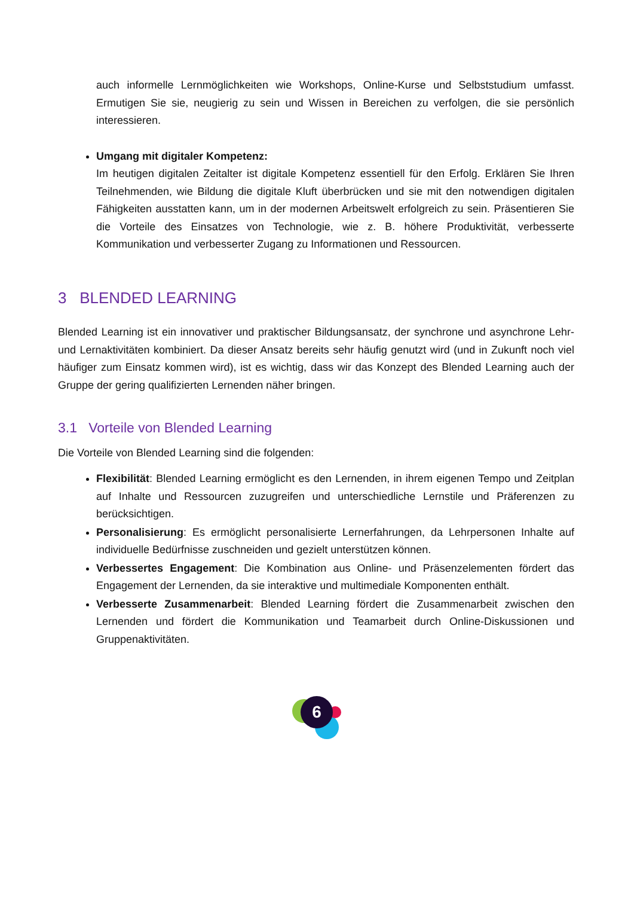auch informelle Lernmöglichkeiten wie Workshops, Online-Kurse und Selbststudium umfasst. Ermutigen Sie sie, neugierig zu sein und Wissen in Bereichen zu verfolgen, die sie persönlich interessieren.
Umgang mit digitaler Kompetenz:
Im heutigen digitalen Zeitalter ist digitale Kompetenz essentiell für den Erfolg. Erklären Sie Ihren Teilnehmenden, wie Bildung die digitale Kluft überbrücken und sie mit den notwendigen digitalen Fähigkeiten ausstatten kann, um in der modernen Arbeitswelt erfolgreich zu sein. Präsentieren Sie die Vorteile des Einsatzes von Technologie, wie z. B. höhere Produktivität, verbesserte Kommunikation und verbesserter Zugang zu Informationen und Ressourcen.
3 BLENDED LEARNING
Blended Learning ist ein innovativer und praktischer Bildungsansatz, der synchrone und asynchrone Lehr- und Lernaktivitäten kombiniert. Da dieser Ansatz bereits sehr häufig genutzt wird (und in Zukunft noch viel häufiger zum Einsatz kommen wird), ist es wichtig, dass wir das Konzept des Blended Learning auch der Gruppe der gering qualifizierten Lernenden näher bringen.
3.1 Vorteile von Blended Learning
Die Vorteile von Blended Learning sind die folgenden:
Flexibilität: Blended Learning ermöglicht es den Lernenden, in ihrem eigenen Tempo und Zeitplan auf Inhalte und Ressourcen zuzugreifen und unterschiedliche Lernstile und Präferenzen zu berücksichtigen.
Personalisierung: Es ermöglicht personalisierte Lernerfahrungen, da Lehrpersonen Inhalte auf individuelle Bedürfnisse zuschneiden und gezielt unterstützen können.
Verbessertes Engagement: Die Kombination aus Online- und Präsenzelementen fördert das Engagement der Lernenden, da sie interaktive und multimediale Komponenten enthält.
Verbesserte Zusammenarbeit: Blended Learning fördert die Zusammenarbeit zwischen den Lernenden und fördert die Kommunikation und Teamarbeit durch Online-Diskussionen und Gruppenaktivitäten.
6